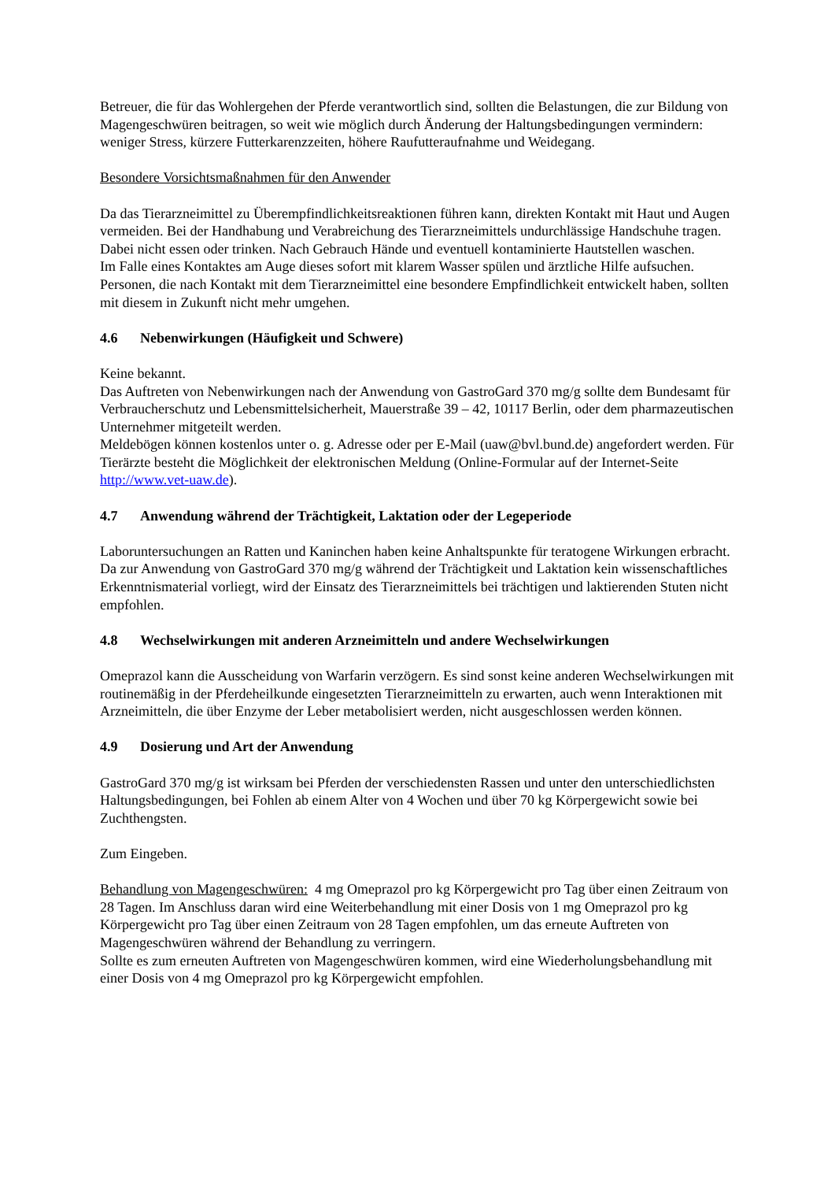Betreuer, die für das Wohlergehen der Pferde verantwortlich sind, sollten die Belastungen, die zur Bildung von Magengeschwüren beitragen, so weit wie möglich durch Änderung der Haltungsbedingungen vermindern: weniger Stress, kürzere Futterkarenzzeiten, höhere Raufutteraufnahme und Weidegang.
Besondere Vorsichtsmaßnahmen für den Anwender
Da das Tierarzneimittel zu Überempfindlichkeitsreaktionen führen kann, direkten Kontakt mit Haut und Augen vermeiden. Bei der Handhabung und Verabreichung des Tierarzneimittels undurchlässige Handschuhe tragen.
Dabei nicht essen oder trinken. Nach Gebrauch Hände und eventuell kontaminierte Hautstellen waschen.
Im Falle eines Kontaktes am Auge dieses sofort mit klarem Wasser spülen und ärztliche Hilfe aufsuchen. Personen, die nach Kontakt mit dem Tierarzneimittel eine besondere Empfindlichkeit entwickelt haben, sollten mit diesem in Zukunft nicht mehr umgehen.
4.6 Nebenwirkungen (Häufigkeit und Schwere)
Keine bekannt.
Das Auftreten von Nebenwirkungen nach der Anwendung von GastroGard 370 mg/g sollte dem Bundesamt für Verbraucherschutz und Lebensmittelsicherheit, Mauerstraße 39 – 42, 10117 Berlin, oder dem pharmazeutischen Unternehmer mitgeteilt werden.
Meldebögen können kostenlos unter o. g. Adresse oder per E-Mail (uaw@bvl.bund.de) angefordert werden. Für Tierärzte besteht die Möglichkeit der elektronischen Meldung (Online-Formular auf der Internet-Seite http://www.vet-uaw.de).
4.7 Anwendung während der Trächtigkeit, Laktation oder der Legeperiode
Laboruntersuchungen an Ratten und Kaninchen haben keine Anhaltspunkte für teratogene Wirkungen erbracht.
Da zur Anwendung von GastroGard 370 mg/g während der Trächtigkeit und Laktation kein wissenschaftliches Erkenntnismaterial vorliegt, wird der Einsatz des Tierarzneimittels bei trächtigen und laktierenden Stuten nicht empfohlen.
4.8 Wechselwirkungen mit anderen Arzneimitteln und andere Wechselwirkungen
Omeprazol kann die Ausscheidung von Warfarin verzögern. Es sind sonst keine anderen Wechselwirkungen mit routinemäßig in der Pferdeheilkunde eingesetzten Tierarzneimitteln zu erwarten, auch wenn Interaktionen mit Arzneimitteln, die über Enzyme der Leber metabolisiert werden, nicht ausgeschlossen werden können.
4.9 Dosierung und Art der Anwendung
GastroGard 370 mg/g ist wirksam bei Pferden der verschiedensten Rassen und unter den unterschiedlichsten Haltungsbedingungen, bei Fohlen ab einem Alter von 4 Wochen und über 70 kg Körpergewicht sowie bei Zuchthengsten.
Zum Eingeben.
Behandlung von Magengeschwüren: 4 mg Omeprazol pro kg Körpergewicht pro Tag über einen Zeitraum von 28 Tagen. Im Anschluss daran wird eine Weiterbehandlung mit einer Dosis von 1 mg Omeprazol pro kg Körpergewicht pro Tag über einen Zeitraum von 28 Tagen empfohlen, um das erneute Auftreten von Magengeschwüren während der Behandlung zu verringern.
Sollte es zum erneuten Auftreten von Magengeschwüren kommen, wird eine Wiederholungsbehandlung mit einer Dosis von 4 mg Omeprazol pro kg Körpergewicht empfohlen.